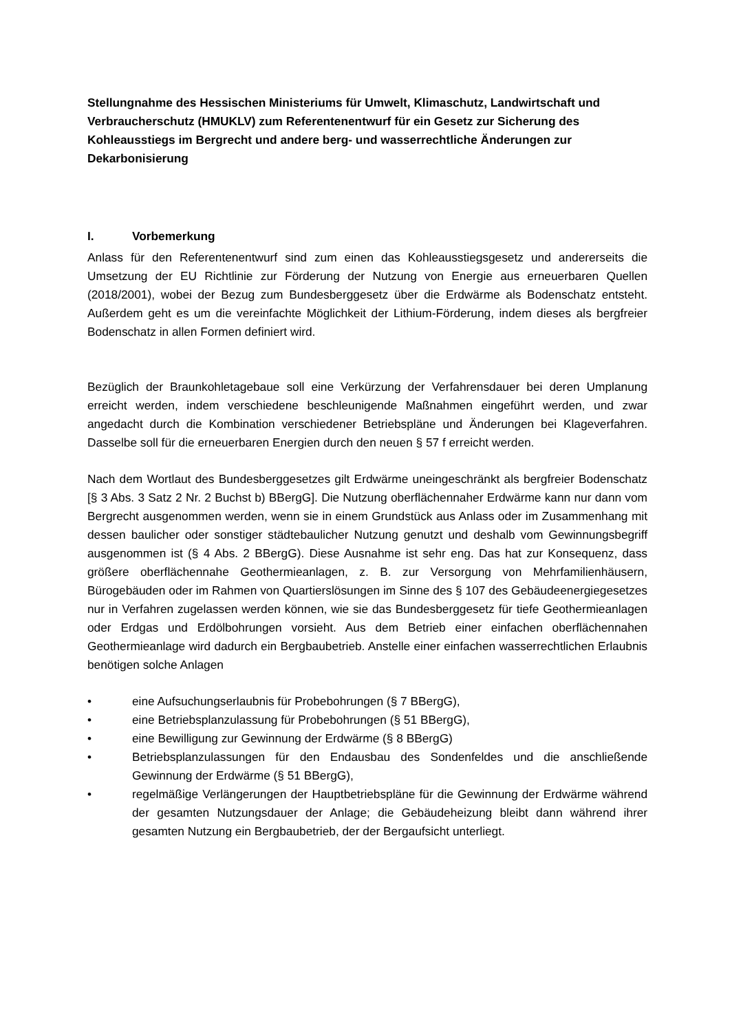Stellungnahme des Hessischen Ministeriums für Umwelt, Klimaschutz, Landwirtschaft und Verbraucherschutz (HMUKLV) zum Referentenentwurf für ein Gesetz zur Sicherung des Kohleausstiegs im Bergrecht und andere berg- und wasserrechtliche Änderungen zur Dekarbonisierung
I. Vorbemerkung
Anlass für den Referentenentwurf sind zum einen das Kohleausstiegsgesetz und andererseits die Umsetzung der EU Richtlinie zur Förderung der Nutzung von Energie aus erneuerbaren Quellen (2018/2001), wobei der Bezug zum Bundesberggesetz über die Erdwärme als Bodenschatz entsteht. Außerdem geht es um die vereinfachte Möglichkeit der Lithium-Förderung, indem dieses als bergfreier Bodenschatz in allen Formen definiert wird.
Bezüglich der Braunkohletagebaue soll eine Verkürzung der Verfahrensdauer bei deren Umplanung erreicht werden, indem verschiedene beschleunigende Maßnahmen eingeführt werden, und zwar angedacht durch die Kombination verschiedener Betriebspläne und Änderungen bei Klageverfahren. Dasselbe soll für die erneuerbaren Energien durch den neuen § 57 f erreicht werden.
Nach dem Wortlaut des Bundesberggesetzes gilt Erdwärme uneingeschränkt als bergfreier Bodenschatz [§ 3 Abs. 3 Satz 2 Nr. 2 Buchst b) BBergG]. Die Nutzung oberflächennaher Erdwärme kann nur dann vom Bergrecht ausgenommen werden, wenn sie in einem Grundstück aus Anlass oder im Zusammenhang mit dessen baulicher oder sonstiger städtebaulicher Nutzung genutzt und deshalb vom Gewinnungsbegriff ausgenommen ist (§ 4 Abs. 2 BBergG). Diese Ausnahme ist sehr eng. Das hat zur Konsequenz, dass größere oberflächennahe Geothermieanlagen, z. B. zur Versorgung von Mehrfamilienhäusern, Bürogebäuden oder im Rahmen von Quartierslösungen im Sinne des § 107 des Gebäudeenergiegesetzes nur in Verfahren zugelassen werden können, wie sie das Bundesberggesetz für tiefe Geothermieanlagen oder Erdgas und Erdölbohrungen vorsieht. Aus dem Betrieb einer einfachen oberflächennahen Geothermieanlage wird dadurch ein Bergbaubetrieb. Anstelle einer einfachen wasserrechtlichen Erlaubnis benötigen solche Anlagen
• eine Aufsuchungserlaubnis für Probebohrungen (§ 7 BBergG),
• eine Betriebsplanzulassung für Probebohrungen (§ 51 BBergG),
• eine Bewilligung zur Gewinnung der Erdwärme (§ 8 BBergG)
• Betriebsplanzulassungen für den Endausbau des Sondenfeldes und die anschließende Gewinnung der Erdwärme (§ 51 BBergG),
• regelmäßige Verlängerungen der Hauptbetriebspläne für die Gewinnung der Erdwärme während der gesamten Nutzungsdauer der Anlage; die Gebäudeheizung bleibt dann während ihrer gesamten Nutzung ein Bergbaubetrieb, der der Bergaufsicht unterliegt.